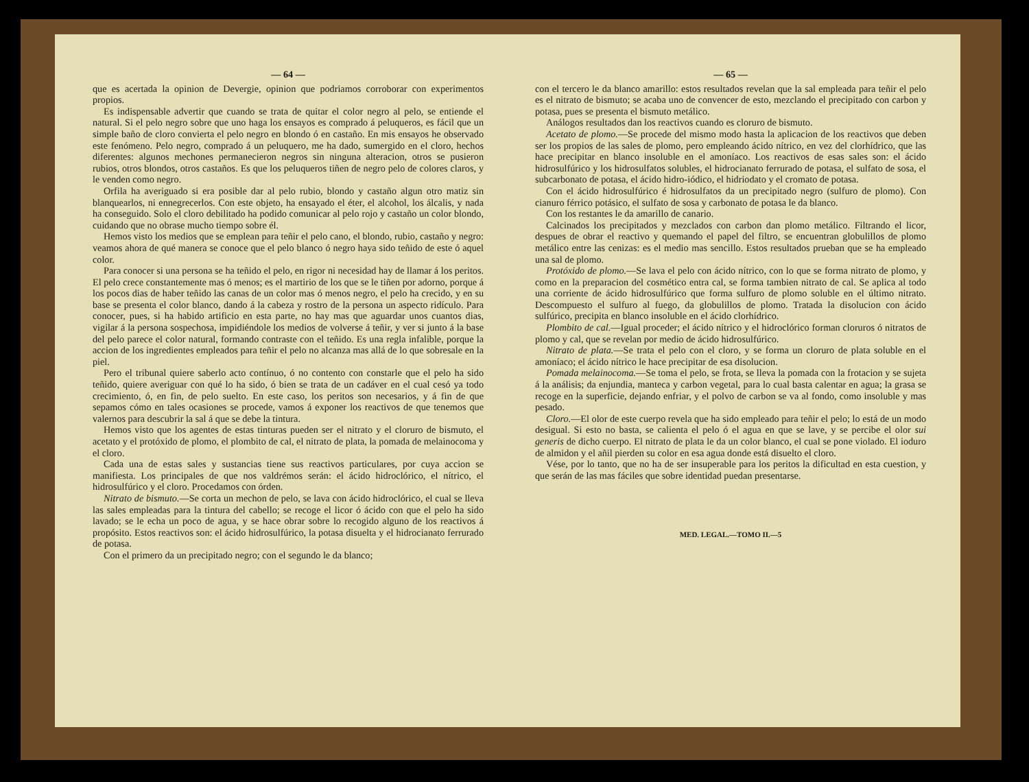— 64 —
que es acertada la opinion de Devergie, opinion que podriamos corroborar con experimentos propios.
Es indispensable advertir que cuando se trata de quitar el color negro al pelo, se entiende el natural. Si el pelo negro sobre que uno haga los ensayos es comprado á peluqueros, es fácil que un simple baño de cloro convierta el pelo negro en blondo ó en castaño. En mis ensayos he observado este fenómeno. Pelo negro, comprado á un peluquero, me ha dado, sumergido en el cloro, hechos diferentes: algunos mechones permanecieron negros sin ninguna alteracion, otros se pusieron rubios, otros blondos, otros castaños. Es que los peluqueros tiñen de negro pelo de colores claros, y le venden como negro.
Orfila ha averiguado si era posible dar al pelo rubio, blondo y castaño algun otro matiz sin blanquearlos, ni ennegrecerlos. Con este objeto, ha ensayado el éter, el alcohol, los álcalis, y nada ha conseguido. Solo el cloro debilitado ha podido comunicar al pelo rojo y castaño un color blondo, cuidando que no obrase mucho tiempo sobre él.
Hemos visto los medios que se emplean para teñir el pelo cano, el blondo, rubio, castaño y negro: veamos ahora de qué manera se conoce que el pelo blanco ó negro haya sido teñido de este ó aquel color.
Para conocer si una persona se ha teñido el pelo, en rigor ni necesidad hay de llamar á los peritos. El pelo crece constantemente mas ó menos; es el martirio de los que se le tiñen por adorno, porque á los pocos dias de haber teñido las canas de un color mas ó menos negro, el pelo ha crecido, y en su base se presenta el color blanco, dando á la cabeza y rostro de la persona un aspecto ridículo. Para conocer, pues, si ha habido artificio en esta parte, no hay mas que aguardar unos cuantos dias, vigilar á la persona sospechosa, impidiéndole los medios de volverse á teñir, y ver si junto á la base del pelo parece el color natural, formando contraste con el teñido. Es una regla infalible, porque la accion de los ingredientes empleados para teñir el pelo no alcanza mas allá de lo que sobresale en la piel.
Pero el tribunal quiere saberlo acto contínuo, ó no contento con constarle que el pelo ha sido teñido, quiere averiguar con qué lo ha sido, ó bien se trata de un cadáver en el cual cesó ya todo crecimiento, ó, en fin, de pelo suelto. En este caso, los peritos son necesarios, y á fin de que sepamos cómo en tales ocasiones se procede, vamos á exponer los reactivos de que tenemos que valernos para descubrir la sal á que se debe la tintura.
Hemos visto que los agentes de estas tinturas pueden ser el nitrato y el cloruro de bismuto, el acetato y el protóxido de plomo, el plombito de cal, el nitrato de plata, la pomada de melainocoma y el cloro.
Cada una de estas sales y sustancias tiene sus reactivos particulares, por cuya accion se manifiesta. Los principales de que nos valdrémos serán: el ácido hidroclórico, el nítrico, el hidrosulfúrico y el cloro. Procedamos con órden.
Nitrato de bismuto.—Se corta un mechon de pelo, se lava con ácido hidroclórico, el cual se lleva las sales empleadas para la tintura del cabello; se recoge el licor ó ácido con que el pelo ha sido lavado; se le echa un poco de agua, y se hace obrar sobre lo recogido alguno de los reactivos á propósito. Estos reactivos son: el ácido hidrosulfúrico, la potasa disuelta y el hidrocianato ferrurado de potasa.
Con el primero da un precipitado negro; con el segundo le da blanco;
— 65 —
con el tercero le da blanco amarillo: estos resultados revelan que la sal empleada para teñir el pelo es el nitrato de bismuto; se acaba uno de convencer de esto, mezclando el precipitado con carbon y potasa, pues se presenta el bismuto metálico.
Análogos resultados dan los reactivos cuando es cloruro de bismuto.
Acetato de plomo.—Se procede del mismo modo hasta la aplicacion de los reactivos que deben ser los propios de las sales de plomo, pero empleando ácido nítrico, en vez del clorhídrico, que las hace precipitar en blanco insoluble en el amoníaco. Los reactivos de esas sales son: el ácido hidrosulfúrico y los hidrosulfatos solubles, el hidrocianato ferrurado de potasa, el sulfato de sosa, el subcarbonato de potasa, el ácido hidro-iódico, el hidriodato y el cromato de potasa.
Con el ácido hidrosulfúrico é hidrosulfatos da un precipitado negro (sulfuro de plomo). Con cianuro férrico potásico, el sulfato de sosa y carbonato de potasa le da blanco.
Con los restantes le da amarillo de canario.
Calcinados los precipitados y mezclados con carbon dan plomo metálico. Filtrando el licor, despues de obrar el reactivo y quemando el papel del filtro, se encuentran globulillos de plomo metálico entre las cenizas: es el medio mas sencillo. Estos resultados prueban que se ha empleado una sal de plomo.
Protóxido de plomo.—Se lava el pelo con ácido nítrico, con lo que se forma nitrato de plomo, y como en la preparacion del cosmético entra cal, se forma tambien nitrato de cal. Se aplica al todo una corriente de ácido hidrosulfúrico que forma sulfuro de plomo soluble en el último nitrato. Descompuesto el sulfuro al fuego, da globulillos de plomo. Tratada la disolucion con ácido sulfúrico, precipita en blanco insoluble en el ácido clorhídrico.
Plombito de cal.—Igual proceder; el ácido nítrico y el hidroclórico forman cloruros ó nitratos de plomo y cal, que se revelan por medio de ácido hidrosulfúrico.
Nitrato de plata.—Se trata el pelo con el cloro, y se forma un cloruro de plata soluble en el amoníaco; el ácido nítrico le hace precipitar de esa disolucion.
Pomada melainocoma.—Se toma el pelo, se frota, se lleva la pomada con la frotacion y se sujeta á la análisis; da enjundia, manteca y carbon vegetal, para lo cual basta calentar en agua; la grasa se recoge en la superficie, dejando enfriar, y el polvo de carbon se va al fondo, como insoluble y mas pesado.
Cloro.—El olor de este cuerpo revela que ha sido empleado para teñir el pelo; lo está de un modo desigual. Si esto no basta, se calienta el pelo ó el agua en que se lave, y se percibe el olor sui generis de dicho cuerpo. El nitrato de plata le da un color blanco, el cual se pone violado. El ioduro de almidon y el añil pierden su color en esa agua donde está disuelto el cloro.
Vése, por lo tanto, que no ha de ser insuperable para los peritos la dificultad en esta cuestion, y que serán de las mas fáciles que sobre identidad puedan presentarse.
MED. LEGAL.—TOMO II.—5